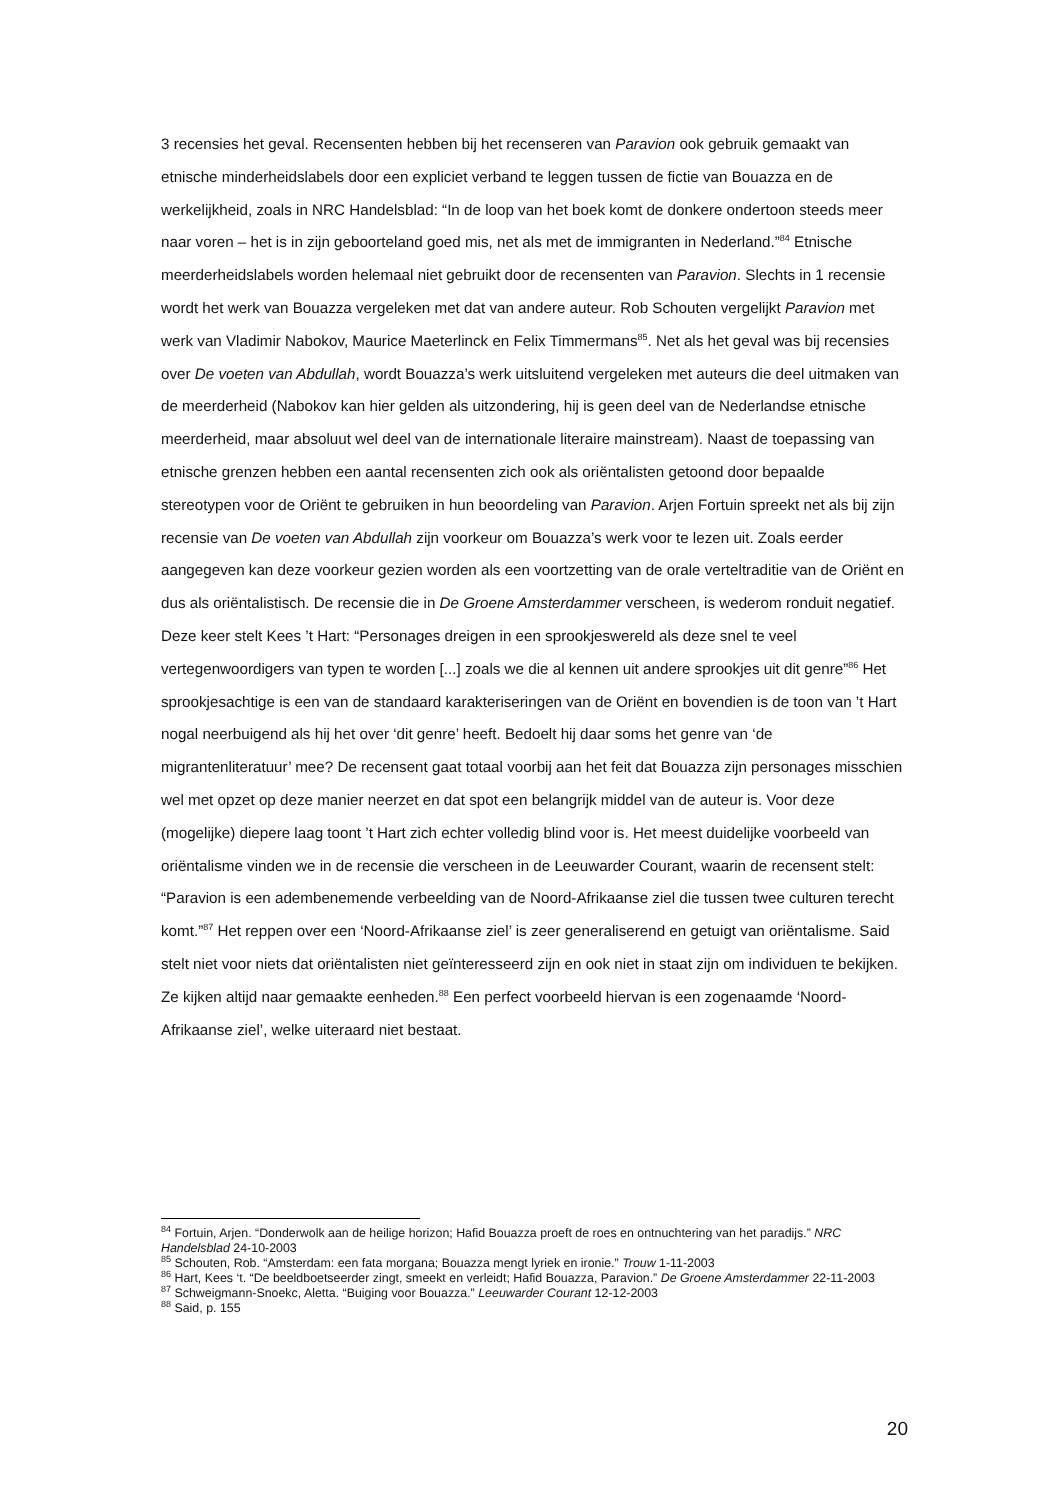3 recensies het geval. Recensenten hebben bij het recenseren van Paravion ook gebruik gemaakt van etnische minderheidslabels door een expliciet verband te leggen tussen de fictie van Bouazza en de werkelijkheid, zoals in NRC Handelsblad: “In de loop van het boek komt de donkere ondertoon steeds meer naar voren – het is in zijn geboorteland goed mis, net als met de immigranten in Nederland.”<sup>84</sup> Etnische meerderheidslabels worden helemaal niet gebruikt door de recensenten van Paravion. Slechts in 1 recensie wordt het werk van Bouazza vergeleken met dat van andere auteur. Rob Schouten vergelijkt Paravion met werk van Vladimir Nabokov, Maurice Maeterlinck en Felix Timmermans<sup>85</sup>. Net als het geval was bij recensies over De voeten van Abdullah, wordt Bouazza’s werk uitsluitend vergeleken met auteurs die deel uitmaken van de meerderheid (Nabokov kan hier gelden als uitzondering, hij is geen deel van de Nederlandse etnische meerderheid, maar absoluut wel deel van de internationale literaire mainstream). Naast de toepassing van etnische grenzen hebben een aantal recensenten zich ook als oriëntalisten getoond door bepaalde stereotypen voor de Oriënt te gebruiken in hun beoordeling van Paravion. Arjen Fortuin spreekt net als bij zijn recensie van De voeten van Abdullah zijn voorkeur om Bouazza’s werk voor te lezen uit. Zoals eerder aangegeven kan deze voorkeur gezien worden als een voortzetting van de orale verteltraditie van de Oriënt en dus als oriëntalistisch. De recensie die in De Groene Amsterdammer verscheen, is wederom ronduit negatief. Deze keer stelt Kees ’t Hart: “Personages dreigen in een sprookjeswereld als deze snel te veel vertegenwoordigers van typen te worden [...] zoals we die al kennen uit andere sprookjes uit dit genre”<sup>86</sup> Het sprookjesachtige is een van de standaard karakteriseringen van de Oriënt en bovendien is de toon van ’t Hart nogal neerbuigend als hij het over ‘dit genre’ heeft. Bedoelt hij daar soms het genre van ‘de migrantenliteratuur’ mee? De recensent gaat totaal voorbij aan het feit dat Bouazza zijn personages misschien wel met opzet op deze manier neerzet en dat spot een belangrijk middel van de auteur is. Voor deze (mogelijke) diepere laag toont ’t Hart zich echter volledig blind voor is. Het meest duidelijke voorbeeld van oriëntalisme vinden we in de recensie die verscheen in de Leeuwarder Courant, waarin de recensent stelt: “Paravion is een adembenemende verbeelding van de Noord-Afrikaanse ziel die tussen twee culturen terecht komt.”<sup>87</sup> Het reppen over een ‘Noord-Afrikaanse ziel’ is zeer generaliserend en getuigt van oriëntalisme. Said stelt niet voor niets dat oriëntalisten niet geïnteresseerd zijn en ook niet in staat zijn om individuen te bekijken. Ze kijken altijd naar gemaakte eenheden.<sup>88</sup> Een perfect voorbeeld hiervan is een zogenaamde ‘Noord-Afrikaanse ziel’, welke uiteraard niet bestaat.
<sup>84</sup> Fortuin, Arjen. “Donderwolk aan de heilige horizon; Hafid Bouazza proeft de roes en ontnuchtering van het paradijs.” NRC Handelsblad 24-10-2003
<sup>85</sup> Schouten, Rob. “Amsterdam: een fata morgana; Bouazza mengt lyriek en ironie.” Trouw 1-11-2003
<sup>86</sup> Hart, Kees ‘t. “De beeldboetseerder zingt, smeekt en verleidt; Hafid Bouazza, Paravion.” De Groene Amsterdammer 22-11-2003
<sup>87</sup> Schweigmann-Snoekc, Aletta. “Buiging voor Bouazza.” Leeuwarder Courant 12-12-2003
<sup>88</sup> Said, p. 155
20